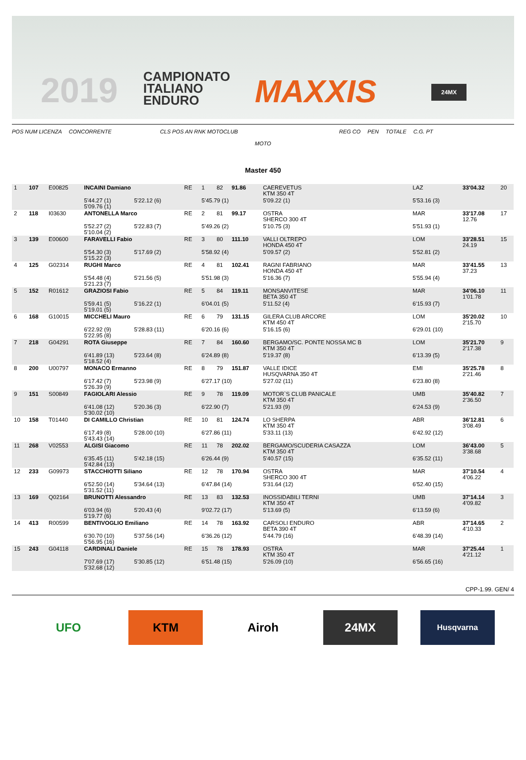2019
CAMPIONATO
ITALIANO
ENDURO
MAXXIS 24MX
POS NUM LICENZA CONCORRENTE CLS POS AN RNK MOTOCLUB REG CO PEN TOTALE C.G. PT
MOTO
Master 450
| 1 | 107 | E00825 | INCAINI Damiano | | RE | 1 | 82 | 91.86 | CAEREVETUS KTM 350 4T | | LAZ | 33'04.32 | 20 |
| | | | 5'44.27 (1) 5'09.76 (1) | 5'22.12 (6) | | 5'45.79 (1) | | | 5'09.22 (1) | | 5'53.16 (3) | | |
| 2 | 118 | I03630 | ANTONELLA Marco | | RE | 2 | 81 | 99.17 | OSTRA SHERCO 300 4T | | MAR | 33'17.08 12.76 | 17 |
| | | | 5'52.27 (2) 5'10.04 (2) | 5'22.83 (7) | | 5'49.26 (2) | | | 5'10.75 (3) | | 5'51.93 (1) | | |
| 3 | 139 | E00600 | FARAVELLI Fabio | | RE | 3 | 80 | 111.10 | VALLI OLTREPO HONDA 450 4T | | LOM | 33'28.51 24.19 | 15 |
| | | | 5'54.30 (3) 5'15.22 (3) | 5'17.69 (2) | | 5'58.92 (4) | | | 5'09.57 (2) | | 5'52.81 (2) | | |
| 4 | 125 | G02314 | RUGHI Marco | | RE | 4 | 81 | 102.41 | RAGNI FABRIANO HONDA 450 4T | | MAR | 33'41.55 37.23 | 13 |
| | | | 5'54.48 (4) 5'21.23 (7) | 5'21.56 (5) | | 5'51.98 (3) | | | 5'16.36 (7) | | 5'55.94 (4) | | |
| 5 | 152 | R01612 | GRAZIOSI Fabio | | RE | 5 | 84 | 119.11 | MONSANVITESE BETA 350 4T | | MAR | 34'06.10 1'01.78 | 11 |
| | | | 5'59.41 (5) 5'19.01 (5) | 5'16.22 (1) | | 6'04.01 (5) | | | 5'11.52 (4) | | 6'15.93 (7) | | |
| 6 | 168 | G10015 | MICCHELI Mauro | | RE | 6 | 79 | 131.15 | GILERA CLUB ARCORE KTM 450 4T | | LOM | 35'20.02 2'15.70 | 10 |
| | | | 6'22.92 (9) 5'22.95 (8) | 5'28.83 (11) | | 6'20.16 (6) | | | 5'16.15 (6) | | 6'29.01 (10) | | |
| 7 | 218 | G04291 | ROTA Giuseppe | | RE | 7 | 84 | 160.60 | BERGAMO/SC. PONTE NOSSA MC B KTM 350 4T | | LOM | 35'21.70 2'17.38 | 9 |
| | | | 6'41.89 (13) 5'18.52 (4) | 5'23.64 (8) | | 6'24.89 (8) | | | 5'19.37 (8) | | 6'13.39 (5) | | |
| 8 | 200 | U00797 | MONACO Ermanno | | RE | 8 | 79 | 151.87 | VALLE IDICE HUSQVARNA 350 4T | | EMI | 35'25.78 2'21.46 | 8 |
| | | | 6'17.42 (7) 5'26.39 (9) | 5'23.98 (9) | | 6'27.17 (10) | | | 5'27.02 (11) | | 6'23.80 (8) | | |
| 9 | 151 | S00849 | FAGIOLARI Alessio | | RE | 9 | 78 | 119.09 | MOTOR`S CLUB PANICALE KTM 350 4T | | UMB | 35'40.82 2'36.50 | 7 |
| | | | 6'41.08 (12) 5'30.02 (10) | 5'20.36 (3) | | 6'22.90 (7) | | | 5'21.93 (9) | | 6'24.53 (9) | | |
| 10 | 158 | T01440 | DI CAMILLO Christian | | RE | 10 | 81 | 124.74 | LO SHERPA KTM 350 4T | | ABR | 36'12.81 3'08.49 | 6 |
| | | | 6'17.49 (8) 5'43.43 (14) | 5'28.00 (10) | | 6'27.86 (11) | | | 5'33.11 (13) | | 6'42.92 (12) | | |
| 11 | 268 | V02553 | ALGISI Giacomo | | RE | 11 | 78 | 202.02 | BERGAMO/SCUDERIA CASAZZA KTM 350 4T | | LOM | 36'43.00 3'38.68 | 5 |
| | | | 6'35.45 (11) 5'42.84 (13) | 5'42.18 (15) | | 6'26.44 (9) | | | 5'40.57 (15) | | 6'35.52 (11) | | |
| 12 | 233 | G09973 | STACCHIOTTI Siliano | | RE | 12 | 78 | 170.94 | OSTRA SHERCO 300 4T | | MAR | 37'10.54 4'06.22 | 4 |
| | | | 6'52.50 (14) 5'31.52 (11) | 5'34.64 (13) | | 6'47.84 (14) | | | 5'31.64 (12) | | 6'52.40 (15) | | |
| 13 | 169 | Q02164 | BRUNOTTI Alessandro | | RE | 13 | 83 | 132.53 | INOSSIDABILI TERNI KTM 350 4T | | UMB | 37'14.14 4'09.82 | 3 |
| | | | 6'03.94 (6) 5'19.77 (6) | 5'20.43 (4) | | 9'02.72 (17) | | | 5'13.69 (5) | | 6'13.59 (6) | | |
| 14 | 413 | R00599 | BENTIVOGLIO Emiliano | | RE | 14 | 78 | 163.92 | CARSOLI ENDURO BETA 390 4T | | ABR | 37'14.65 4'10.33 | 2 |
| | | | 6'30.70 (10) 5'56.95 (16) | 5'37.56 (14) | | 6'36.26 (12) | | | 5'44.79 (16) | | 6'48.39 (14) | | |
| 15 | 243 | G04118 | CARDINALI Daniele | | RE | 15 | 78 | 178.93 | OSTRA KTM 350 4T | | MAR | 37'25.44 4'21.12 | 1 |
| | | | 7'07.69 (17) 5'32.68 (12) | 5'30.85 (12) | | 6'51.48 (15) | | | 5'26.09 (10) | | 6'56.65 (16) | | |
CPP-1.99. GEN/ 4
UFO KTM Airoh 24MX
Husqvarna